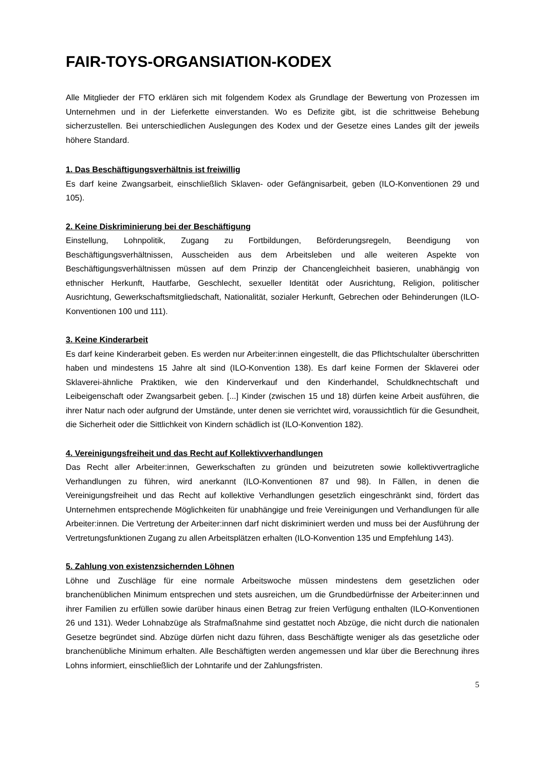FAIR-TOYS-ORGANSIATION-KODEX
Alle Mitglieder der FTO erklären sich mit folgendem Kodex als Grundlage der Bewertung von Prozessen im Unternehmen und in der Lieferkette einverstanden. Wo es Defizite gibt, ist die schrittweise Behebung sicherzustellen. Bei unterschiedlichen Auslegungen des Kodex und der Gesetze eines Landes gilt der jeweils höhere Standard.
1. Das Beschäftigungsverhältnis ist freiwillig
Es darf keine Zwangsarbeit, einschließlich Sklaven- oder Gefängnisarbeit, geben (ILO-Konventionen 29 und 105).
2. Keine Diskriminierung bei der Beschäftigung
Einstellung, Lohnpolitik, Zugang zu Fortbildungen, Beförderungsregeln, Beendigung von Beschäftigungsverhältnissen, Ausscheiden aus dem Arbeitsleben und alle weiteren Aspekte von Beschäftigungsverhältnissen müssen auf dem Prinzip der Chancengleichheit basieren, unabhängig von ethnischer Herkunft, Hautfarbe, Geschlecht, sexueller Identität oder Ausrichtung, Religion, politischer Ausrichtung, Gewerkschaftsmitgliedschaft, Nationalität, sozialer Herkunft, Gebrechen oder Behinderungen (ILO-Konventionen 100 und 111).
3. Keine Kinderarbeit
Es darf keine Kinderarbeit geben. Es werden nur Arbeiter:innen eingestellt, die das Pflichtschulalter überschritten haben und mindestens 15 Jahre alt sind (ILO-Konvention 138). Es darf keine Formen der Sklaverei oder Sklaverei-ähnliche Praktiken, wie den Kinderverkauf und den Kinderhandel, Schuldknechtschaft und Leibeigenschaft oder Zwangsarbeit geben. [...] Kinder (zwischen 15 und 18) dürfen keine Arbeit ausführen, die ihrer Natur nach oder aufgrund der Umstände, unter denen sie verrichtet wird, voraussichtlich für die Gesundheit, die Sicherheit oder die Sittlichkeit von Kindern schädlich ist (ILO-Konvention 182).
4. Vereinigungsfreiheit und das Recht auf Kollektivverhandlungen
Das Recht aller Arbeiter:innen, Gewerkschaften zu gründen und beizutreten sowie kollektivvertragliche Verhandlungen zu führen, wird anerkannt (ILO-Konventionen 87 und 98). In Fällen, in denen die Vereinigungsfreiheit und das Recht auf kollektive Verhandlungen gesetzlich eingeschränkt sind, fördert das Unternehmen entsprechende Möglichkeiten für unabhängige und freie Vereinigungen und Verhandlungen für alle Arbeiter:innen. Die Vertretung der Arbeiter:innen darf nicht diskriminiert werden und muss bei der Ausführung der Vertretungsfunktionen Zugang zu allen Arbeitsplätzen erhalten (ILO-Konvention 135 und Empfehlung 143).
5. Zahlung von existenzsichernden Löhnen
Löhne und Zuschläge für eine normale Arbeitswoche müssen mindestens dem gesetzlichen oder branchenüblichen Minimum entsprechen und stets ausreichen, um die Grundbedürfnisse der Arbeiter:innen und ihrer Familien zu erfüllen sowie darüber hinaus einen Betrag zur freien Verfügung enthalten (ILO-Konventionen 26 und 131). Weder Lohnabzüge als Strafmaßnahme sind gestattet noch Abzüge, die nicht durch die nationalen Gesetze begründet sind. Abzüge dürfen nicht dazu führen, dass Beschäftigte weniger als das gesetzliche oder branchenübliche Minimum erhalten. Alle Beschäftigten werden angemessen und klar über die Berechnung ihres Lohns informiert, einschließlich der Lohntarife und der Zahlungsfristen.
5